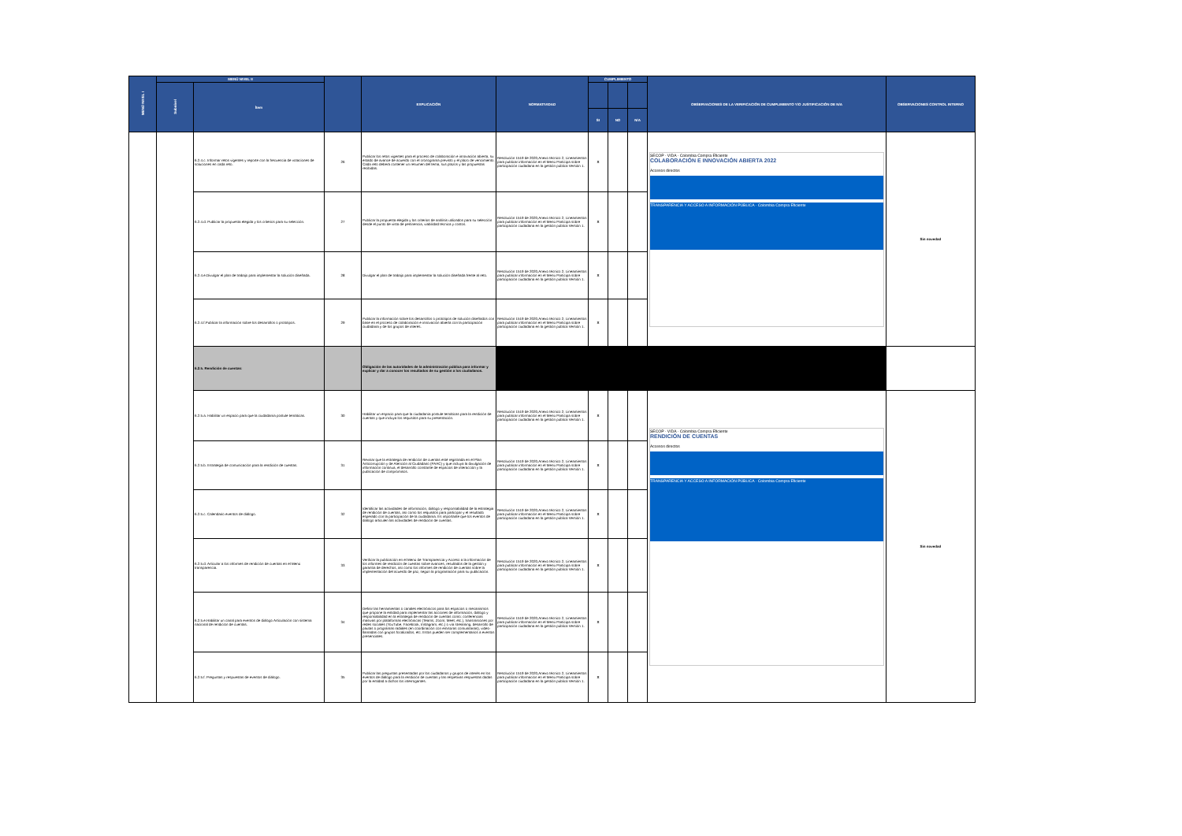| MENÚ NIVEL I | MENÚ NIVEL II | | | EXPLICACIÓN | NORMATIVIDAD | CUMPLIMIENTO | | | OBSERVACIONES DE LA VERIFICACIÓN DE CUMPLIMIENTO Y/O JUSTIFICACIÓN DE N/A | OBSERVACIONES CONTROL INTERNO |
| --- | --- | --- | --- | --- | --- | --- | --- | --- | --- | --- |
| | Subnivel | Ítem | | | | | | | | |
| | | | | | | SI | NO | N/A | | |
| | | 6.2.4.c. Informar retos vigentes y reporte con la frecuencia de votaciones de soluciones en cada reto. | 26 | Publicar los retos vigentes para el proceso de colaboración e innovación abierta, su estado de avance de acuerdo con el cronograma previsto y el plazo de vencimiento. Cada reto deberá contener un resumen del tema, sus plazos y las propuestas recibidas. | Resolución 1519 de 2020,Anexo técnico 2, Lineamientos para publicar información en el Menú Participa sobre participación ciudadana en la gestión pública Versión 1. | X | | | SECOP · VIDA · Colombia Compra Eficiente COLABORACIÓN E INNOVACIÓN ABIERTA 2022 Accesos directos TRANSPARENCIA Y ACCESO A INFORMACIÓN PÚBLICA · Colombia Compra Eficiente | Sin novedad |
| | | 6.2.4.d. Publicar la propuesta elegida y los criterios para su selección. | 27 | Publicar la propuesta elegida y los criterios de análisis utilizados para su selección desde el punto de vista de pertinencia, viabilidad técnica y costos. | Resolución 1519 de 2020,Anexo técnico 2, Lineamientos para publicar información en el Menú Participa sobre participación ciudadana en la gestión pública Versión 1. | X | | | | |
| | | 6.2.4.e.Divulgar el plan de trabajo para implementar la solución diseñada. | 28 | Divulgar el plan de trabajo para implementar la solución diseñada frente al reto. | Resolución 1519 de 2020,Anexo técnico 2, Lineamientos para publicar información en el Menú Participa sobre participación ciudadana en la gestión pública Versión 1. | X | | | | |
| | | 6.2.4.f.Publicar la información sobre los desarrollos o prototipos. | 29 | Publicar la información sobre los desarrollos o prototipos de solución diseñados con base en el proceso de colaboración e innovación abierta con la participación ciudadana y de los grupos de interés. | Resolución 1519 de 2020,Anexo técnico 2, Lineamientos para publicar información en el Menú Participa sobre participación ciudadana en la gestión pública Versión 1. | X | | | | |
| | | 6.2.5. Rendición de cuentas: | | Obligación de las autoridades de la administración pública para informar y explicar y dar a conocer los resultados de su gestión a los ciudadanos. | | | | | | |
| | | 6.2.5.a. Habilitar un espacio para que la ciudadanía postule temáticas. | 30 | Habilitar un espacio para que la ciudadanía postule temáticas para la rendición de cuentas y que incluya los requisitos para su presentación. | Resolución 1519 de 2020,Anexo técnico 2, Lineamientos para publicar información en el Menú Participa sobre participación ciudadana en la gestión pública Versión 1. | X | | | SECOP · VIDA · Colombia Compra Eficiente RENDICIÓN DE CUENTAS Accesos directos TRANSPARENCIA Y ACCESO A INFORMACIÓN PÚBLICA · Colombia Compra Eficiente | Sin novedad |
| | | 6.2.5.b. Estrategia de comunicación para la rendición de cuentas. | 31 | Revisar que la estrategia de rendición de cuentas esté registrada en el Plan Anticorrupción y de Atención al Ciudadano (PAAC) y que incluya la divulgación de información continua, el desarrollo constante de espacios de interacción y la publicación de compromisos. | Resolución 1519 de 2020,Anexo técnico 2, Lineamientos para publicar información en el Menú Participa sobre participación ciudadana en la gestión pública Versión 1. | X | | | | |
| | | 6.2.5.c. Calendario eventos de diálogo. | 32 | Identificar las actividades de información, diálogo y responsabilidad de la estrategia de rendición de cuentas, así como los requisitos para participar y el resultado esperado con la participación de la ciudadanía. Es importante que los eventos de diálogo articulen las actividades de rendición de cuentas. | Resolución 1519 de 2020,Anexo técnico 2, Lineamientos para publicar información en el Menú Participa sobre participación ciudadana en la gestión pública Versión 1. | X | | | | |
| | | 6.2.5.d. Articular a los informes de rendición de cuentas en el Menú transparencia. | 33 | Verificar la publicación en el Menú de Transparencia y Acceso a la información de los informes de rendición de cuentas sobre avances, resultados de la gestión y garantía de derechos, así como los informes de rendición de cuentas sobre la implementación del acuerdo de paz, según la programación para su publicación. | Resolución 1519 de 2020,Anexo técnico 2, Lineamientos para publicar información en el Menú Participa sobre participación ciudadana en la gestión pública Versión 1. | X | | | | |
| | | 6.2.5.e.Habilitar un canal para eventos de diálogo Articulación con sistema nacional de rendición de cuentas. | 34 | Definir las herramientas o canales electrónicos para los espacios o mecanismos que propone la entidad para implementar las acciones de información, diálogo y responsabilidad en la estrategia de rendición de cuentas como: conferencias masivas por plataformas electrónicas (Teams, Zoom, Meet, etc.), transmisiones por redes sociales (YouTube, Facebook, Instagram, etc.) o vía streaming, desarrollo de pautas o programas radiales (en coordinación con emisoras comunitarias), video-llamadas con grupos focalizados, etc. Estos pueden ser complementarios a eventos presenciales. | Resolución 1519 de 2020,Anexo técnico 2, Lineamientos para publicar información en el Menú Participa sobre participación ciudadana en la gestión pública Versión 1. | X | | | | |
| | | 6.2.5.f. Preguntas y respuestas de eventos de diálogo. | 35 | Publicar las preguntas presentadas por los ciudadanos y grupos de interés en los eventos de diálogo para la rendición de cuentas y las respetivas respuestas dadas por la entidad a dichos los interrogantes. | Resolución 1519 de 2020,Anexo técnico 2, Lineamientos para publicar información en el Menú Participa sobre participación ciudadana en la gestión pública Versión 1. | X | | | | |